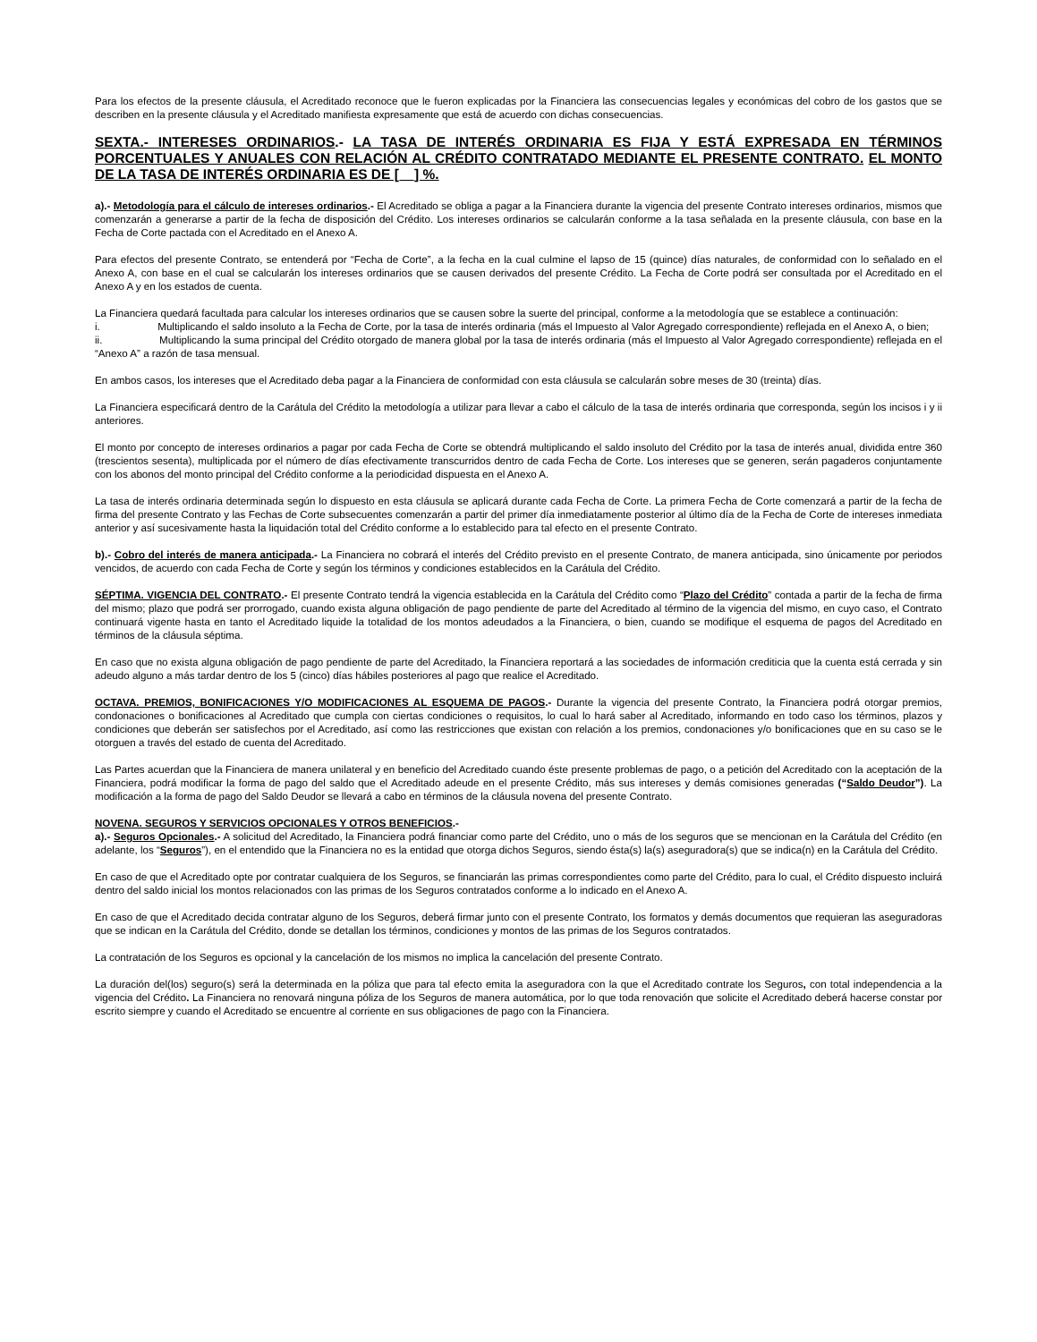Para los efectos de la presente cláusula, el Acreditado reconoce que le fueron explicadas por la Financiera las consecuencias legales y económicas del cobro de los gastos que se describen en la presente cláusula y el Acreditado manifiesta expresamente que está de acuerdo con dichas consecuencias.
SEXTA.- INTERESES ORDINARIOS.- LA TASA DE INTERÉS ORDINARIA ES FIJA Y ESTÁ EXPRESADA EN TÉRMINOS PORCENTUALES Y ANUALES CON RELACIÓN AL CRÉDITO CONTRATADO MEDIANTE EL PRESENTE CONTRATO. EL MONTO DE LA TASA DE INTERÉS ORDINARIA ES DE [__] %.
a).- Metodología para el cálculo de intereses ordinarios.- El Acreditado se obliga a pagar a la Financiera durante la vigencia del presente Contrato intereses ordinarios, mismos que comenzarán a generarse a partir de la fecha de disposición del Crédito. Los intereses ordinarios se calcularán conforme a la tasa señalada en la presente cláusula, con base en la Fecha de Corte pactada con el Acreditado en el Anexo A.
Para efectos del presente Contrato, se entenderá por “Fecha de Corte”, a la fecha en la cual culmine el lapso de 15 (quince) días naturales, de conformidad con lo señalado en el Anexo A, con base en el cual se calcularán los intereses ordinarios que se causen derivados del presente Crédito. La Fecha de Corte podrá ser consultada por el Acreditado en el Anexo A y en los estados de cuenta.
La Financiera quedará facultada para calcular los intereses ordinarios que se causen sobre la suerte del principal, conforme a la metodología que se establece a continuación:
i. Multiplicando el saldo insoluto a la Fecha de Corte, por la tasa de interés ordinaria (más el Impuesto al Valor Agregado correspondiente) reflejada en el Anexo A, o bien;
ii. Multiplicando la suma principal del Crédito otorgado de manera global por la tasa de interés ordinaria (más el Impuesto al Valor Agregado correspondiente) reflejada en el “Anexo A” a razón de tasa mensual.
En ambos casos, los intereses que el Acreditado deba pagar a la Financiera de conformidad con esta cláusula se calcularán sobre meses de 30 (treinta) días.
La Financiera especificará dentro de la Carátula del Crédito la metodología a utilizar para llevar a cabo el cálculo de la tasa de interés ordinaria que corresponda, según los incisos i y ii anteriores.
El monto por concepto de intereses ordinarios a pagar por cada Fecha de Corte se obtendrá multiplicando el saldo insoluto del Crédito por la tasa de interés anual, dividida entre 360 (trescientos sesenta), multiplicada por el número de días efectivamente transcurridos dentro de cada Fecha de Corte. Los intereses que se generen, serán pagaderos conjuntamente con los abonos del monto principal del Crédito conforme a la periodicidad dispuesta en el Anexo A.
La tasa de interés ordinaria determinada según lo dispuesto en esta cláusula se aplicará durante cada Fecha de Corte. La primera Fecha de Corte comenzará a partir de la fecha de firma del presente Contrato y las Fechas de Corte subsecuentes comenzarán a partir del primer día inmediatamente posterior al último día de la Fecha de Corte de intereses inmediata anterior y así sucesivamente hasta la liquidación total del Crédito conforme a lo establecido para tal efecto en el presente Contrato.
b).- Cobro del interés de manera anticipada.- La Financiera no cobrará el interés del Crédito previsto en el presente Contrato, de manera anticipada, sino únicamente por periodos vencidos, de acuerdo con cada Fecha de Corte y según los términos y condiciones establecidos en la Carátula del Crédito.
SÉPTIMA. VIGENCIA DEL CONTRATO.- El presente Contrato tendrá la vigencia establecida en la Carátula del Crédito como “Plazo del Crédito” contada a partir de la fecha de firma del mismo; plazo que podrá ser prorrogado, cuando exista alguna obligación de pago pendiente de parte del Acreditado al término de la vigencia del mismo, en cuyo caso, el Contrato continuará vigente hasta en tanto el Acreditado liquide la totalidad de los montos adeudados a la Financiera, o bien, cuando se modifique el esquema de pagos del Acreditado en términos de la cláusula séptima.
En caso que no exista alguna obligación de pago pendiente de parte del Acreditado, la Financiera reportará a las sociedades de información crediticia que la cuenta está cerrada y sin adeudo alguno a más tardar dentro de los 5 (cinco) días hábiles posteriores al pago que realice el Acreditado.
OCTAVA. PREMIOS, BONIFICACIONES Y/O MODIFICACIONES AL ESQUEMA DE PAGOS.- Durante la vigencia del presente Contrato, la Financiera podrá otorgar premios, condonaciones o bonificaciones al Acreditado que cumpla con ciertas condiciones o requisitos, lo cual lo hará saber al Acreditado, informando en todo caso los términos, plazos y condiciones que deberán ser satisfechos por el Acreditado, así como las restricciones que existan con relación a los premios, condonaciones y/o bonificaciones que en su caso se le otorguen a través del estado de cuenta del Acreditado.
Las Partes acuerdan que la Financiera de manera unilateral y en beneficio del Acreditado cuando éste presente problemas de pago, o a petición del Acreditado con la aceptación de la Financiera, podrá modificar la forma de pago del saldo que el Acreditado adeude en el presente Crédito, más sus intereses y demás comisiones generadas (“Saldo Deudor”). La modificación a la forma de pago del Saldo Deudor se llevará a cabo en términos de la cláusula novena del presente Contrato.
NOVENA. SEGUROS Y SERVICIOS OPCIONALES Y OTROS BENEFICIOS.-
a).- Seguros Opcionales.- A solicitud del Acreditado, la Financiera podrá financiar como parte del Crédito, uno o más de los seguros que se mencionan en la Carátula del Crédito (en adelante, los “Seguros”), en el entendido que la Financiera no es la entidad que otorga dichos Seguros, siendo ésta(s) la(s) aseguradora(s) que se indica(n) en la Carátula del Crédito.
En caso de que el Acreditado opte por contratar cualquiera de los Seguros, se financiarán las primas correspondientes como parte del Crédito, para lo cual, el Crédito dispuesto incluirá dentro del saldo inicial los montos relacionados con las primas de los Seguros contratados conforme a lo indicado en el Anexo A.
En caso de que el Acreditado decida contratar alguno de los Seguros, deberá firmar junto con el presente Contrato, los formatos y demás documentos que requieran las aseguradoras que se indican en la Carátula del Crédito, donde se detallan los términos, condiciones y montos de las primas de los Seguros contratados.
La contratación de los Seguros es opcional y la cancelación de los mismos no implica la cancelación del presente Contrato.
La duración del(los) seguro(s) será la determinada en la póliza que para tal efecto emita la aseguradora con la que el Acreditado contrate los Seguros, con total independencia a la vigencia del Crédito. La Financiera no renovará ninguna póliza de los Seguros de manera automática, por lo que toda renovación que solicite el Acreditado deberá hacerse constar por escrito siempre y cuando el Acreditado se encuentre al corriente en sus obligaciones de pago con la Financiera.